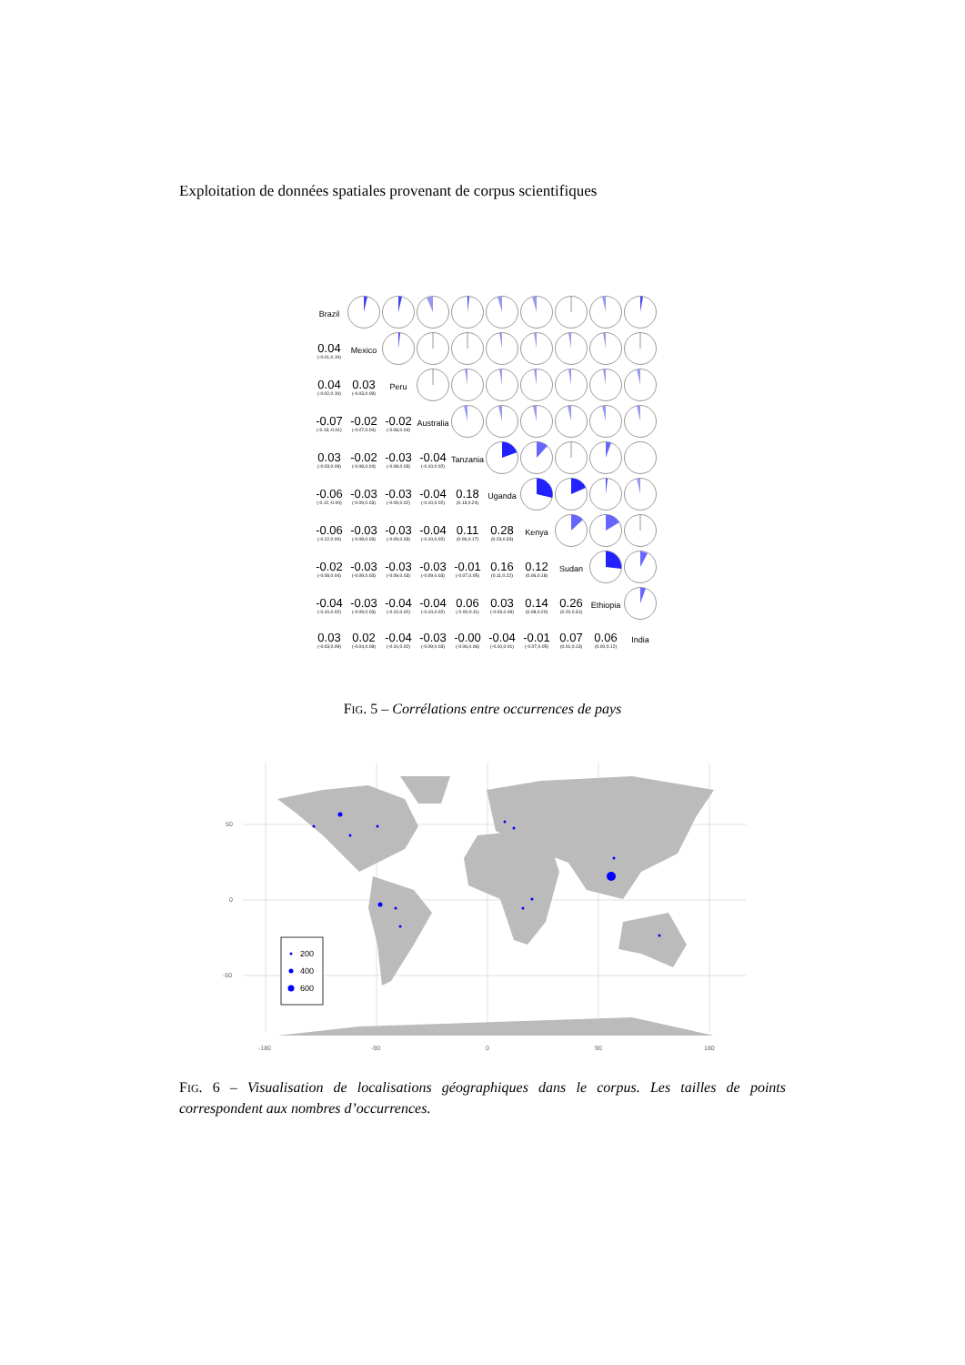Exploitation de données spatiales provenant de corpus scientifiques
| Brazil | | | | | | | | | |
| 0.04 (-0.01,0.10) | Mexico | | | | | | | | |
| 0.04 (-0.02,0.10) | 0.03 (-0.03,0.09) | Peru | | | | | | | |
| -0.07 (-0.13,-0.01) | -0.02 (-0.07,0.04) | -0.02 (-0.08,0.04) | Australia | | | | | | |
| 0.03 (-0.03,0.09) | -0.02 (-0.08,0.04) | -0.03 (-0.08,0.03) | -0.04 (-0.10,0.02) | Tanzania | | | | | |
| -0.06 (-0.12,-0.00) | -0.03 (-0.09,0.03) | -0.03 (-0.09,0.02) | -0.04 (-0.10,0.02) | 0.18 (0.13,0.24) | Uganda | | | | |
| -0.06 (-0.12,0.00) | -0.03 (-0.08,0.03) | -0.03 (-0.09,0.03) | -0.04 (-0.10,0.02) | 0.11 (0.06,0.17) | 0.28 (0.23,0.33) | Kenya | | | |
| -0.02 (-0.08,0.04) | -0.03 (-0.09,0.03) | -0.03 (-0.09,0.03) | -0.03 (-0.09,0.03) | -0.01 (-0.07,0.05) | 0.16 (0.11,0.22) | 0.12 (0.06,0.18) | Sudan | | |
| -0.04 (-0.10,0.02) | -0.03 (-0.09,0.03) | -0.04 (-0.10,0.02) | -0.04 (-0.10,0.02) | 0.06 (-0.00,0.11) | 0.03 (-0.03,0.09) | 0.14 (0.08,0.20) | 0.26 (0.20,0.31) | Ethiopia | |
| 0.03 (-0.03,0.09) | 0.02 (-0.04,0.08) | -0.04 (-0.10,0.02) | -0.03 (-0.09,0.03) | -0.00 (-0.06,0.06) | -0.04 (-0.10,0.01) | -0.01 (-0.07,0.05) | 0.07 (0.01,0.13) | 0.06 (0.00,0.12) | India |
FIG. 5 – Corrélations entre occurrences de pays
200
400
600
50
0
-50
-180
-90
0
90
180
FIG. 6 – Visualisation de localisations géographiques dans le corpus. Les tailles de points correspondent aux nombres d’occurrences.